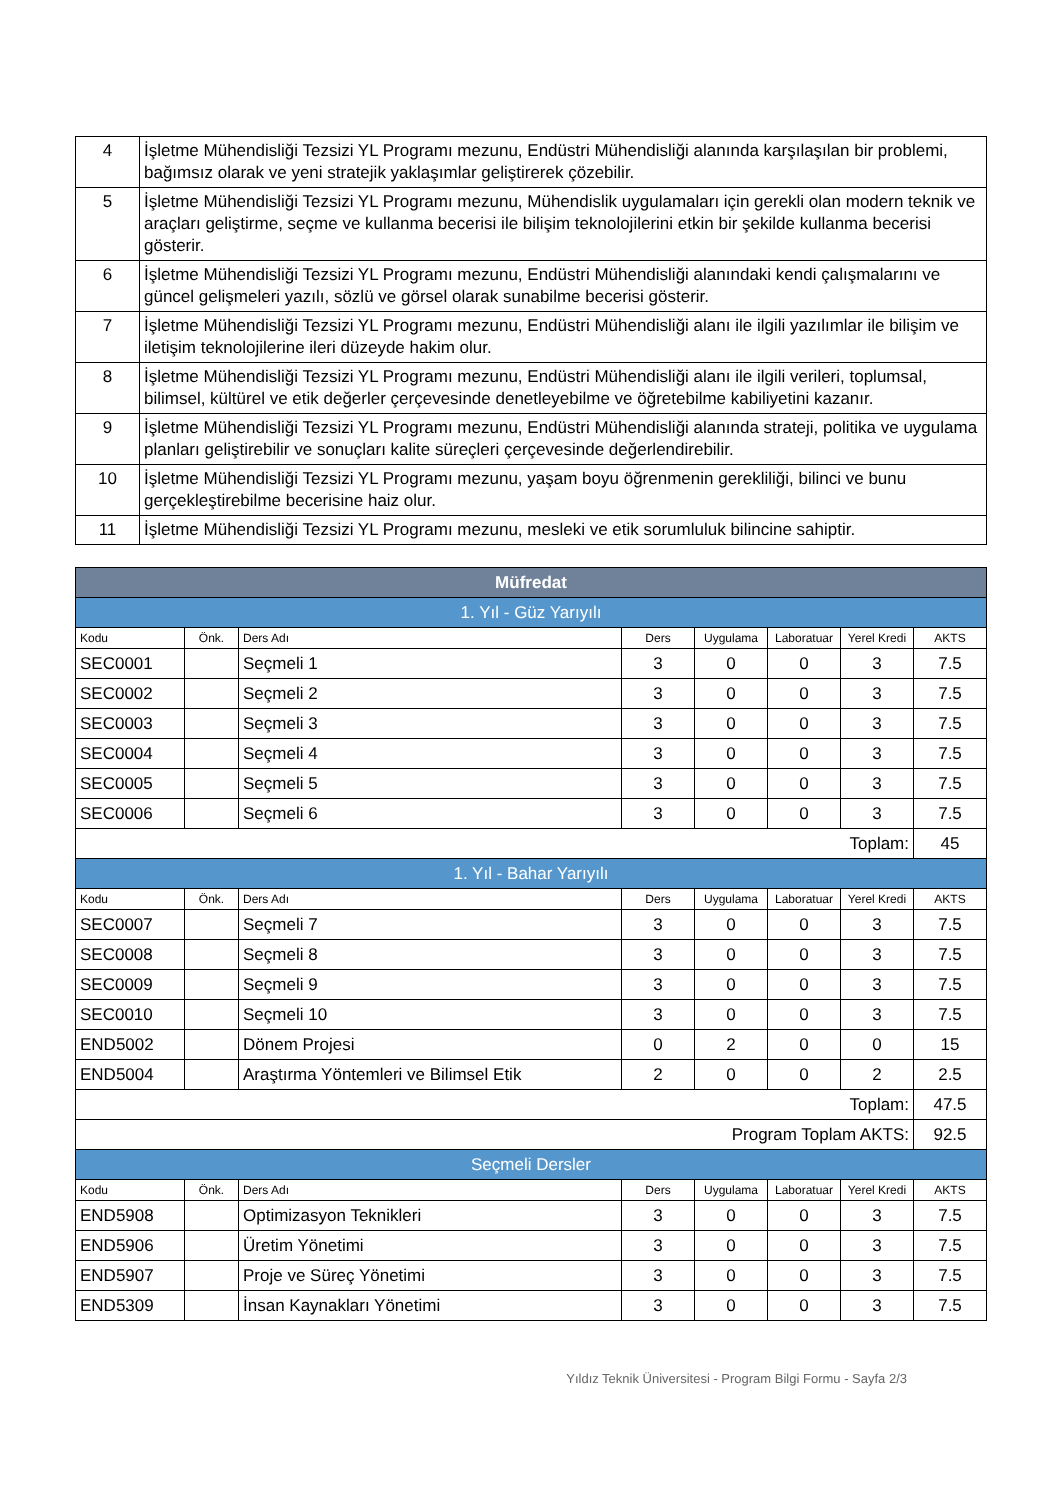| 4 | İşletme Mühendisliği Tezsizi YL Programı mezunu, Endüstri Mühendisliği alanında karşılaşılan bir problemi, bağımsız olarak ve yeni stratejik yaklaşımlar geliştirerek çözebilir. |
| 5 | İşletme Mühendisliği Tezsizi YL Programı mezunu, Mühendislik uygulamaları için gerekli olan modern teknik ve araçları geliştirme, seçme ve kullanma becerisi ile bilişim teknolojilerini etkin bir şekilde kullanma becerisi gösterir. |
| 6 | İşletme Mühendisliği Tezsizi YL Programı mezunu, Endüstri Mühendisliği alanındaki kendi çalışmalarını ve güncel gelişmeleri yazılı, sözlü ve görsel olarak sunabilme becerisi gösterir. |
| 7 | İşletme Mühendisliği Tezsizi YL Programı mezunu, Endüstri Mühendisliği alanı ile ilgili yazılımlar ile bilişim ve iletişim teknolojilerine ileri düzeyde hakim olur. |
| 8 | İşletme Mühendisliği Tezsizi YL Programı mezunu, Endüstri Mühendisliği alanı ile ilgili verileri, toplumsal, bilimsel, kültürel ve etik değerler çerçevesinde denetleyebilme ve öğretebilme kabiliyetini kazanır. |
| 9 | İşletme Mühendisliği Tezsizi YL Programı mezunu, Endüstri Mühendisliği alanında strateji, politika ve uygulama planları geliştirebilir ve sonuçları kalite süreçleri çerçevesinde değerlendirebilir. |
| 10 | İşletme Mühendisliği Tezsizi YL Programı mezunu, yaşam boyu öğrenmenin gerekliliği, bilinci ve bunu gerçekleştirebilme becerisine haiz olur. |
| 11 | İşletme Mühendisliği Tezsizi YL Programı mezunu, mesleki ve etik sorumluluk bilincine sahiptir. |
| Müfredat | | | | | | | |
| 1. Yıl - Güz Yarıyılı | | | | | | | |
| Kodu | Önk. | Ders Adı | Ders | Uygulama | Laboratuar | Yerel Kredi | AKTS |
| SEC0001 | | Seçmeli 1 | 3 | 0 | 0 | 3 | 7.5 |
| SEC0002 | | Seçmeli 2 | 3 | 0 | 0 | 3 | 7.5 |
| SEC0003 | | Seçmeli 3 | 3 | 0 | 0 | 3 | 7.5 |
| SEC0004 | | Seçmeli 4 | 3 | 0 | 0 | 3 | 7.5 |
| SEC0005 | | Seçmeli 5 | 3 | 0 | 0 | 3 | 7.5 |
| SEC0006 | | Seçmeli 6 | 3 | 0 | 0 | 3 | 7.5 |
| Toplam: | | | | | | | 45 |
| 1. Yıl - Bahar Yarıyılı | | | | | | | |
| Kodu | Önk. | Ders Adı | Ders | Uygulama | Laboratuar | Yerel Kredi | AKTS |
| SEC0007 | | Seçmeli 7 | 3 | 0 | 0 | 3 | 7.5 |
| SEC0008 | | Seçmeli 8 | 3 | 0 | 0 | 3 | 7.5 |
| SEC0009 | | Seçmeli 9 | 3 | 0 | 0 | 3 | 7.5 |
| SEC0010 | | Seçmeli 10 | 3 | 0 | 0 | 3 | 7.5 |
| END5002 | | Dönem Projesi | 0 | 2 | 0 | 0 | 15 |
| END5004 | | Araştırma Yöntemleri ve Bilimsel Etik | 2 | 0 | 0 | 2 | 2.5 |
| Toplam: | | | | | | | 47.5 |
| Program Toplam AKTS: | | | | | | | 92.5 |
| Seçmeli Dersler | | | | | | | |
| Kodu | Önk. | Ders Adı | Ders | Uygulama | Laboratuar | Yerel Kredi | AKTS |
| END5908 | | Optimizasyon Teknikleri | 3 | 0 | 0 | 3 | 7.5 |
| END5906 | | Üretim Yönetimi | 3 | 0 | 0 | 3 | 7.5 |
| END5907 | | Proje ve Süreç Yönetimi | 3 | 0 | 0 | 3 | 7.5 |
| END5309 | | İnsan Kaynakları Yönetimi | 3 | 0 | 0 | 3 | 7.5 |
Yıldız Teknik Üniversitesi - Program Bilgi Formu - Sayfa 2/3